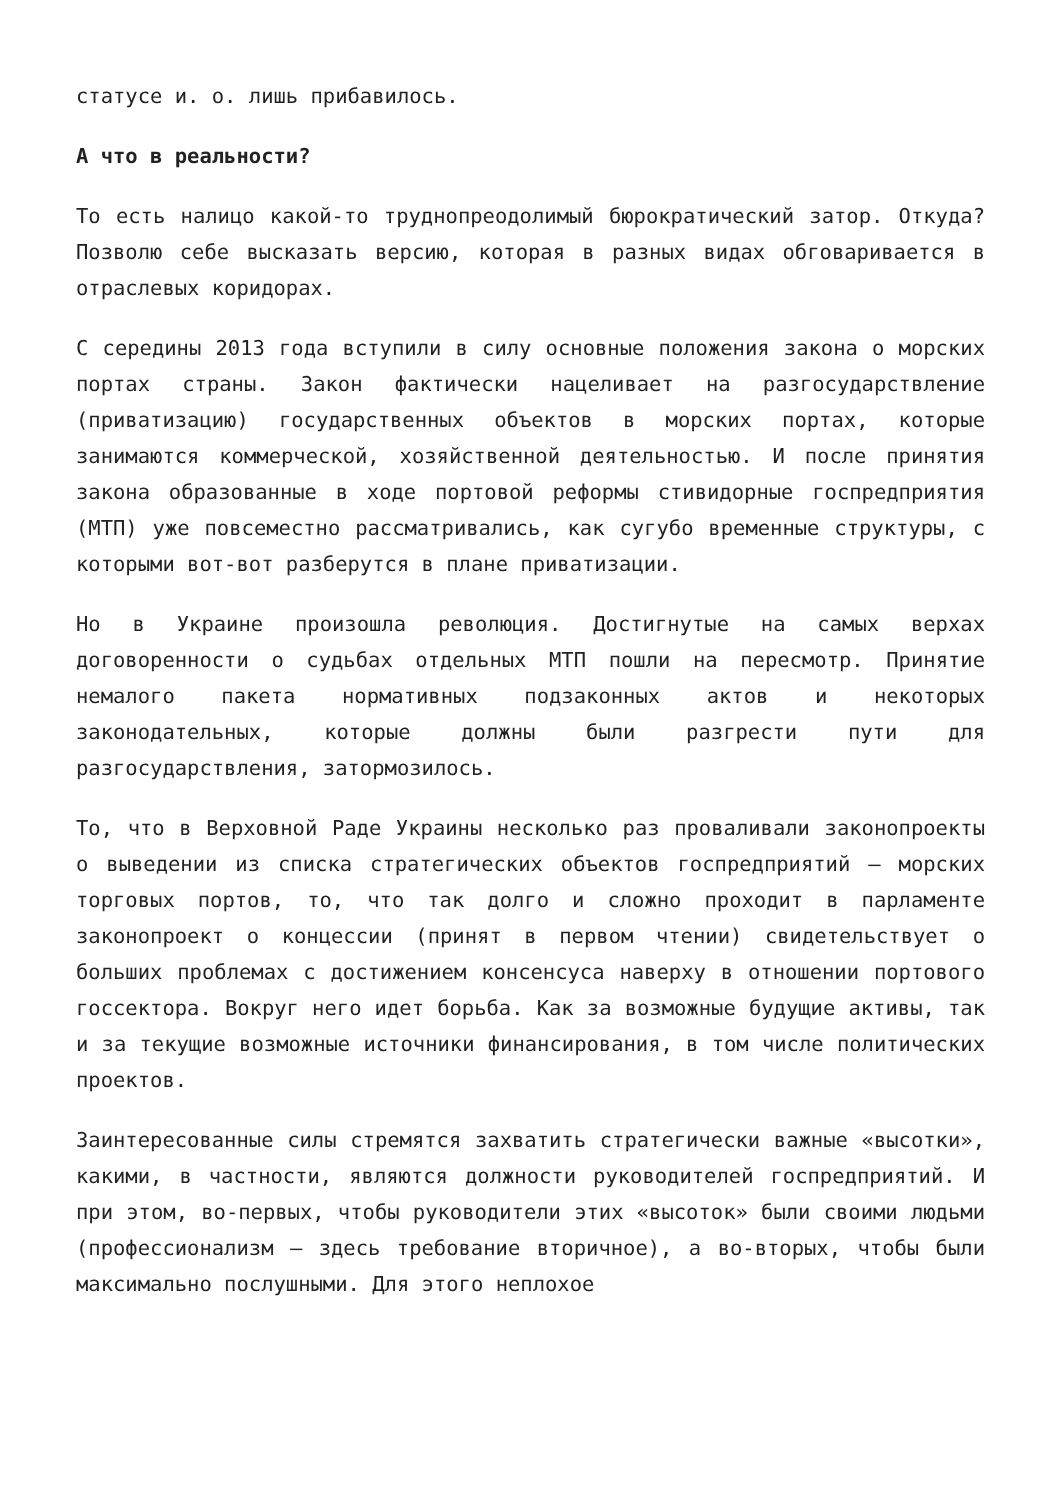статусе и. о. лишь прибавилось.
А что в реальности?
То есть налицо какой-то труднопреодолимый бюрократический затор. Откуда? Позволю себе высказать версию, которая в разных видах обговаривается в отраслевых коридорах.
С середины 2013 года вступили в силу основные положения закона о морских портах страны. Закон фактически нацеливает на разгосударствление (приватизацию) государственных объектов в морских портах, которые занимаются коммерческой, хозяйственной деятельностью. И после принятия закона образованные в ходе портовой реформы стивидорные госпредприятия (МТП) уже повсеместно рассматривались, как сугубо временные структуры, с которыми вот-вот разберутся в плане приватизации.
Но в Украине произошла революция. Достигнутые на самых верхах договоренности о судьбах отдельных МТП пошли на пересмотр. Принятие немалого пакета нормативных подзаконных актов и некоторых законодательных, которые должны были разгрести пути для разгосударствления, затормозилось.
То, что в Верховной Раде Украины несколько раз проваливали законопроекты о выведении из списка стратегических объектов госпредприятий – морских торговых портов, то, что так долго и сложно проходит в парламенте законопроект о концессии (принят в первом чтении) свидетельствует о больших проблемах с достижением консенсуса наверху в отношении портового госсектора. Вокруг него идет борьба. Как за возможные будущие активы, так и за текущие возможные источники финансирования, в том числе политических проектов.
Заинтересованные силы стремятся захватить стратегически важные «высотки», какими, в частности, являются должности руководителей госпредприятий. И при этом, во-первых, чтобы руководители этих «высоток» были своими людьми (профессионализм – здесь требование вторичное), а во-вторых, чтобы были максимально послушными. Для этого неплохое